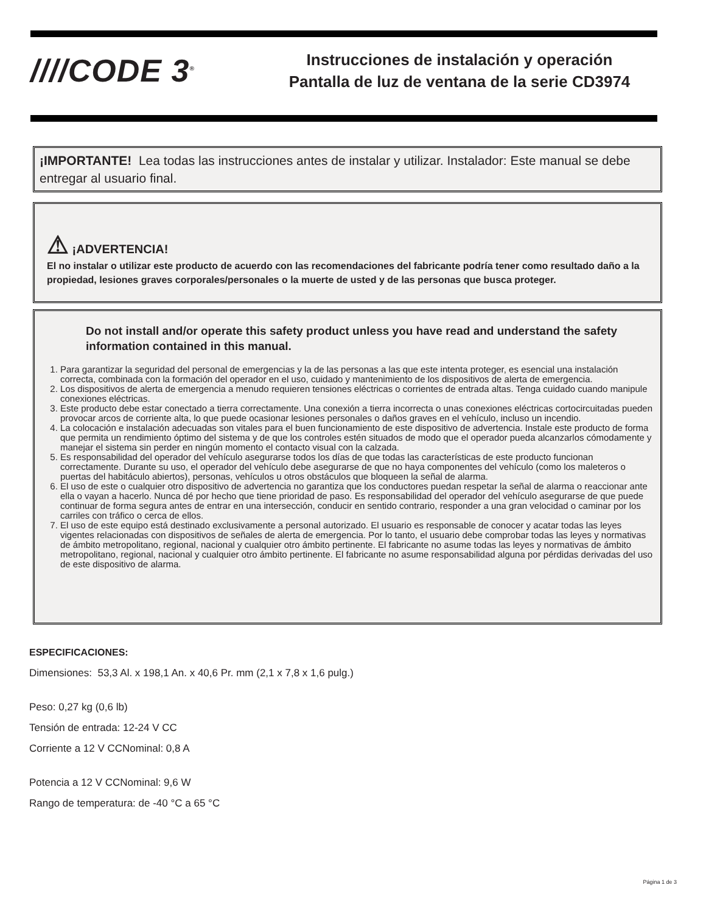////CODE 3<sup>®</sup>
Instrucciones de instalación y operación
Pantalla de luz de ventana de la serie CD3974
¡IMPORTANTE! Lea todas las instrucciones antes de instalar y utilizar. Instalador: Este manual se debe entregar al usuario final.
⚠ ¡ADVERTENCIA!
El no instalar o utilizar este producto de acuerdo con las recomendaciones del fabricante podría tener como resultado daño a la propiedad, lesiones graves corporales/personales o la muerte de usted y de las personas que busca proteger.
Do not install and/or operate this safety product unless you have read and understand the safety information contained in this manual.
1. Para garantizar la seguridad del personal de emergencias y la de las personas a las que este intenta proteger, es esencial una instalación correcta, combinada con la formación del operador en el uso, cuidado y mantenimiento de los dispositivos de alerta de emergencia.
2. Los dispositivos de alerta de emergencia a menudo requieren tensiones eléctricas o corrientes de entrada altas. Tenga cuidado cuando manipule conexiones eléctricas.
3. Este producto debe estar conectado a tierra correctamente. Una conexión a tierra incorrecta o unas conexiones eléctricas cortocircuitadas pueden provocar arcos de corriente alta, lo que puede ocasionar lesiones personales o daños graves en el vehículo, incluso un incendio.
4. La colocación e instalación adecuadas son vitales para el buen funcionamiento de este dispositivo de advertencia. Instale este producto de forma que permita un rendimiento óptimo del sistema y de que los controles estén situados de modo que el operador pueda alcanzarlos cómodamente y manejar el sistema sin perder en ningún momento el contacto visual con la calzada.
5. Es responsabilidad del operador del vehículo asegurarse todos los días de que todas las características de este producto funcionan correctamente. Durante su uso, el operador del vehículo debe asegurarse de que no haya componentes del vehículo (como los maleteros o puertas del habitáculo abiertos), personas, vehículos u otros obstáculos que bloqueen la señal de alarma.
6. El uso de este o cualquier otro dispositivo de advertencia no garantiza que los conductores puedan respetar la señal de alarma o reaccionar ante ella o vayan a hacerlo. Nunca dé por hecho que tiene prioridad de paso. Es responsabilidad del operador del vehículo asegurarse de que puede continuar de forma segura antes de entrar en una intersección, conducir en sentido contrario, responder a una gran velocidad o caminar por los carriles con tráfico o cerca de ellos.
7. El uso de este equipo está destinado exclusivamente a personal autorizado. El usuario es responsable de conocer y acatar todas las leyes vigentes relacionadas con dispositivos de señales de alerta de emergencia. Por lo tanto, el usuario debe comprobar todas las leyes y normativas de ámbito metropolitano, regional, nacional y cualquier otro ámbito pertinente. El fabricante no asume todas las leyes y normativas de ámbito metropolitano, regional, nacional y cualquier otro ámbito pertinente. El fabricante no asume responsabilidad alguna por pérdidas derivadas del uso de este dispositivo de alarma.
ESPECIFICACIONES:
Dimensiones: 53,3 Al. x 198,1 An. x 40,6 Pr. mm (2,1 x 7,8 x 1,6 pulg.)
Peso: 0,27 kg (0,6 lb)
Tensión de entrada: 12-24 V CC
Corriente a 12 V CCNominal: 0,8 A
Potencia a 12 V CCNominal: 9,6 W
Rango de temperatura: de -40 °C a 65 °C
Página 1 de 3